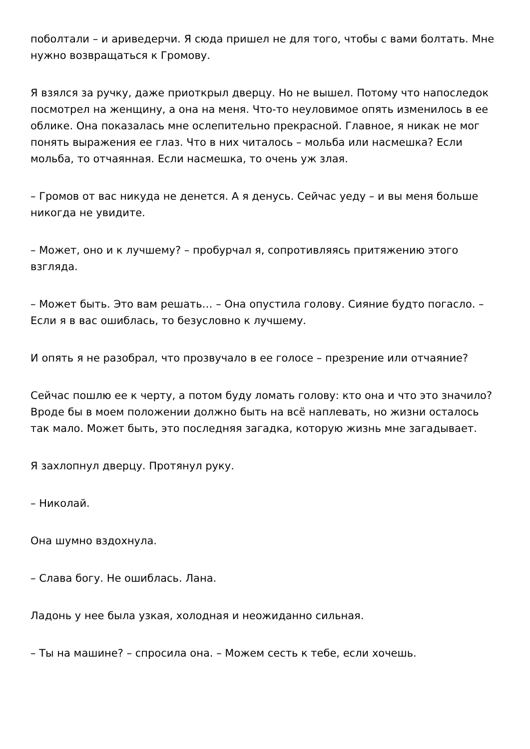поболтали – и ариведерчи. Я сюда пришел не для того, чтобы с вами болтать. Мне нужно возвращаться к Громову.
Я взялся за ручку, даже приоткрыл дверцу. Но не вышел. Потому что напоследок посмотрел на женщину, а она на меня. Что-то неуловимое опять изменилось в ее облике. Она показалась мне ослепительно прекрасной. Главное, я никак не мог понять выражения ее глаз. Что в них читалось – мольба или насмешка? Если мольба, то отчаянная. Если насмешка, то очень уж злая.
– Громов от вас никуда не денется. А я денусь. Сейчас уеду – и вы меня больше никогда не увидите.
– Может, оно и к лучшему? – пробурчал я, сопротивляясь притяжению этого взгляда.
– Может быть. Это вам решать… – Она опустила голову. Сияние будто погасло. – Если я в вас ошиблась, то безусловно к лучшему.
И опять я не разобрал, что прозвучало в ее голосе – презрение или отчаяние?
Сейчас пошлю ее к черту, а потом буду ломать голову: кто она и что это значило? Вроде бы в моем положении должно быть на всё наплевать, но жизни осталось так мало. Может быть, это последняя загадка, которую жизнь мне загадывает.
Я захлопнул дверцу. Протянул руку.
– Николай.
Она шумно вздохнула.
– Слава богу. Не ошиблась. Лана.
Ладонь у нее была узкая, холодная и неожиданно сильная.
– Ты на машине? – спросила она. – Можем сесть к тебе, если хочешь.